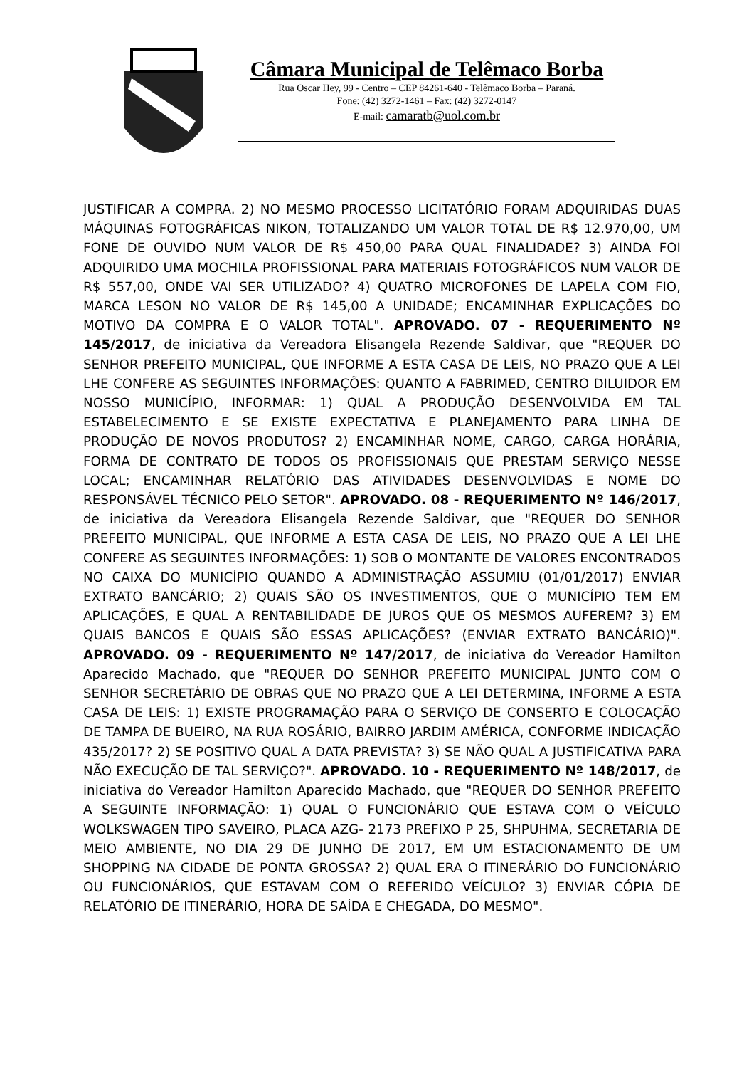Câmara Municipal de Telêmaco Borba
Rua Oscar Hey, 99 - Centro – CEP 84261-640 - Telêmaco Borba – Paraná.
Fone: (42) 3272-1461 – Fax: (42) 3272-0147
E-mail: camaratb@uol.com.br
JUSTIFICAR A COMPRA. 2) NO MESMO PROCESSO LICITATÓRIO FORAM ADQUIRIDAS DUAS MÁQUINAS FOTOGRÁFICAS NIKON, TOTALIZANDO UM VALOR TOTAL DE R$ 12.970,00, UM FONE DE OUVIDO NUM VALOR DE R$ 450,00 PARA QUAL FINALIDADE? 3) AINDA FOI ADQUIRIDO UMA MOCHILA PROFISSIONAL PARA MATERIAIS FOTOGRÁFICOS NUM VALOR DE R$ 557,00, ONDE VAI SER UTILIZADO? 4) QUATRO MICROFONES DE LAPELA COM FIO, MARCA LESON NO VALOR DE R$ 145,00 A UNIDADE; ENCAMINHAR EXPLICAÇÕES DO MOTIVO DA COMPRA E O VALOR TOTAL". APROVADO. 07 - REQUERIMENTO Nº 145/2017, de iniciativa da Vereadora Elisangela Rezende Saldivar, que "REQUER DO SENHOR PREFEITO MUNICIPAL, QUE INFORME A ESTA CASA DE LEIS, NO PRAZO QUE A LEI LHE CONFERE AS SEGUINTES INFORMAÇÕES: QUANTO A FABRIMED, CENTRO DILUIDOR EM NOSSO MUNICÍPIO, INFORMAR: 1) QUAL A PRODUÇÃO DESENVOLVIDA EM TAL ESTABELECIMENTO E SE EXISTE EXPECTATIVA E PLANEJAMENTO PARA LINHA DE PRODUÇÃO DE NOVOS PRODUTOS? 2) ENCAMINHAR NOME, CARGO, CARGA HORÁRIA, FORMA DE CONTRATO DE TODOS OS PROFISSIONAIS QUE PRESTAM SERVIÇO NESSE LOCAL; ENCAMINHAR RELATÓRIO DAS ATIVIDADES DESENVOLVIDAS E NOME DO RESPONSÁVEL TÉCNICO PELO SETOR". APROVADO. 08 - REQUERIMENTO Nº 146/2017, de iniciativa da Vereadora Elisangela Rezende Saldivar, que "REQUER DO SENHOR PREFEITO MUNICIPAL, QUE INFORME A ESTA CASA DE LEIS, NO PRAZO QUE A LEI LHE CONFERE AS SEGUINTES INFORMAÇÕES: 1) SOB O MONTANTE DE VALORES ENCONTRADOS NO CAIXA DO MUNICÍPIO QUANDO A ADMINISTRAÇÃO ASSUMIU (01/01/2017) ENVIAR EXTRATO BANCÁRIO; 2) QUAIS SÃO OS INVESTIMENTOS, QUE O MUNICÍPIO TEM EM APLICAÇÕES, E QUAL A RENTABILIDADE DE JUROS QUE OS MESMOS AUFEREM? 3) EM QUAIS BANCOS E QUAIS SÃO ESSAS APLICAÇÕES? (ENVIAR EXTRATO BANCÁRIO)". APROVADO. 09 - REQUERIMENTO Nº 147/2017, de iniciativa do Vereador Hamilton Aparecido Machado, que "REQUER DO SENHOR PREFEITO MUNICIPAL JUNTO COM O SENHOR SECRETÁRIO DE OBRAS QUE NO PRAZO QUE A LEI DETERMINA, INFORME A ESTA CASA DE LEIS: 1) EXISTE PROGRAMAÇÃO PARA O SERVIÇO DE CONSERTO E COLOCAÇÃO DE TAMPA DE BUEIRO, NA RUA ROSÁRIO, BAIRRO JARDIM AMÉRICA, CONFORME INDICAÇÃO 435/2017? 2) SE POSITIVO QUAL A DATA PREVISTA? 3) SE NÃO QUAL A JUSTIFICATIVA PARA NÃO EXECUÇÃO DE TAL SERVIÇO?". APROVADO. 10 - REQUERIMENTO Nº 148/2017, de iniciativa do Vereador Hamilton Aparecido Machado, que "REQUER DO SENHOR PREFEITO A SEGUINTE INFORMAÇÃO: 1) QUAL O FUNCIONÁRIO QUE ESTAVA COM O VEÍCULO WOLKSWAGEN TIPO SAVEIRO, PLACA AZG- 2173 PREFIXO P 25, SHPUHMA, SECRETARIA DE MEIO AMBIENTE, NO DIA 29 DE JUNHO DE 2017, EM UM ESTACIONAMENTO DE UM SHOPPING NA CIDADE DE PONTA GROSSA? 2) QUAL ERA O ITINERÁRIO DO FUNCIONÁRIO OU FUNCIONÁRIOS, QUE ESTAVAM COM O REFERIDO VEÍCULO? 3) ENVIAR CÓPIA DE RELATÓRIO DE ITINERÁRIO, HORA DE SAÍDA E CHEGADA, DO MESMO".